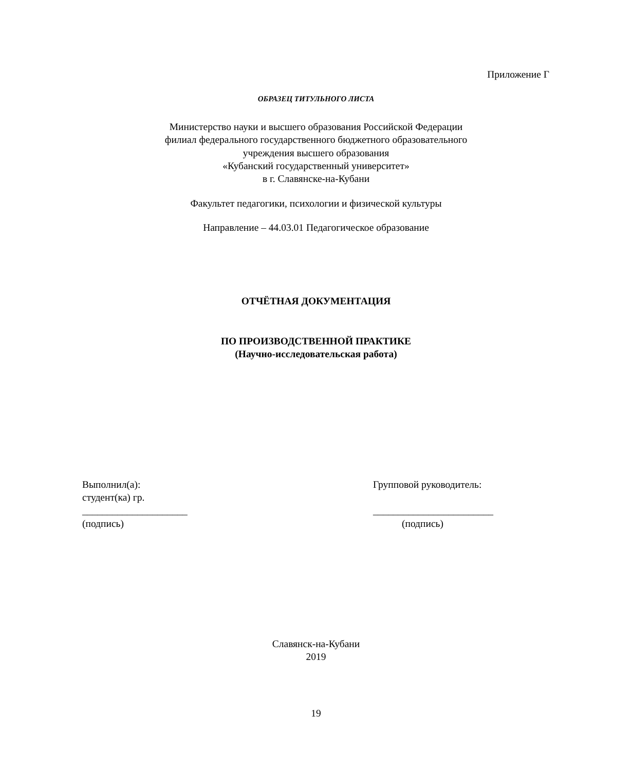Приложение Г
ОБРАЗЕЦ ТИТУЛЬНОГО ЛИСТА
Министерство науки и высшего образования Российской Федерации
филиал федерального государственного бюджетного образовательного
учреждения высшего образования
«Кубанский государственный университет»
в г. Славянске-на-Кубани
Факультет педагогики, психологии и физической культуры
Направление – 44.03.01 Педагогическое образование
ОТЧЁТНАЯ ДОКУМЕНТАЦИЯ
ПО ПРОИЗВОДСТВЕННОЙ ПРАКТИКЕ
(Научно-исследовательская работа)
Выполнил(а):
студент(ка) гр.
_____________________
(подпись)
Групповой руководитель:
________________________
(подпись)
Славянск-на-Кубани
2019
19